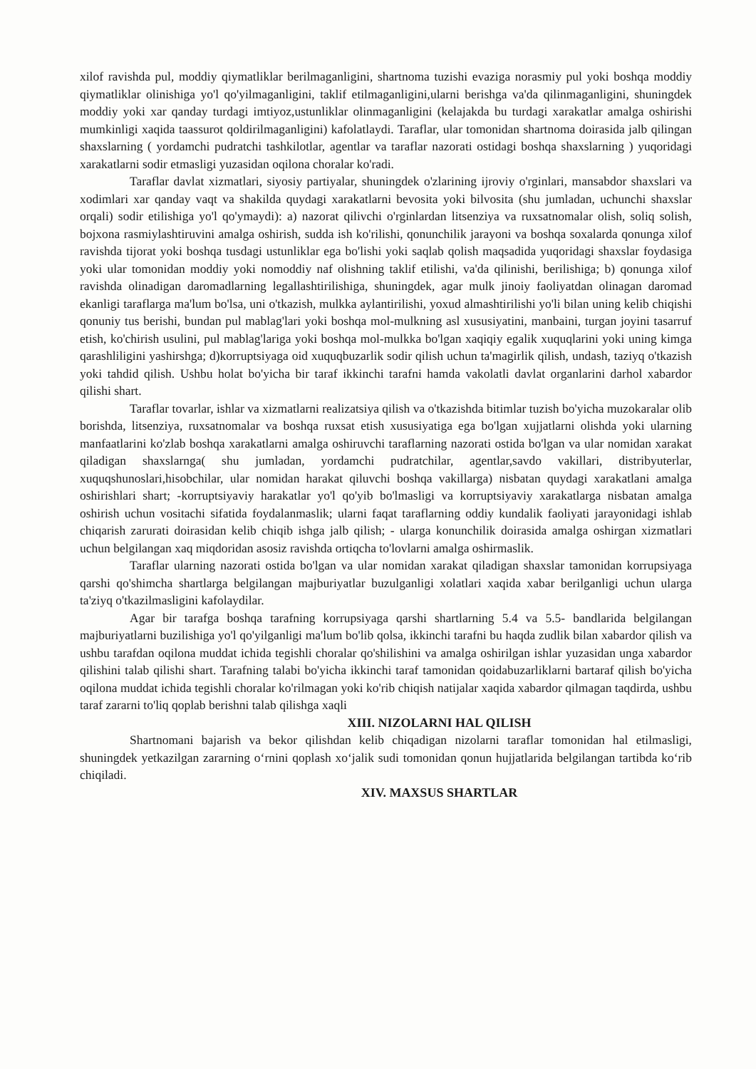xilof ravishda pul, moddiy qiymatliklar berilmaganligini, shartnoma tuzishi evaziga norasmiy pul yoki boshqa moddiy qiymatliklar olinishiga yo'l qo'yilmaganligini, taklif etilmaganligini,ularni berishga va'da qilinmaganligini, shuningdek moddiy yoki xar qanday turdagi imtiyoz,ustunliklar olinmaganligini (kelajakda bu turdagi xarakatlar amalga oshirishi mumkinligi xaqida taassurot qoldirilmaganligini) kafolatlaydi. Taraflar, ular tomonidan shartnoma doirasida jalb qilingan shaxslarning ( yordamchi pudratchi tashkilotlar, agentlar va taraflar nazorati ostidagi boshqa shaxslarning ) yuqoridagi xarakatlarni sodir etmasligi yuzasidan oqilona choralar ko'radi.
Taraflar davlat xizmatlari, siyosiy partiyalar, shuningdek o'zlarining ijroviy o'rginlari, mansabdor shaxslari va xodimlari xar qanday vaqt va shakilda quydagi xarakatlarni bevosita yoki bilvosita (shu jumladan, uchunchi shaxslar orqali) sodir etilishiga yo'l qo'ymaydi): a) nazorat qilivchi o'rginlardan litsenziya va ruxsatnomalar olish, soliq solish, bojxona rasmiylashtiruvini amalga oshirish, sudda ish ko'rilishi, qonunchilik jarayoni va boshqa soxalarda qonunga xilof ravishda tijorat yoki boshqa tusdagi ustunliklar ega bo'lishi yoki saqlab qolish maqsadida yuqoridagi shaxslar foydasiga yoki ular tomonidan moddiy yoki nomoddiy naf olishning taklif etilishi, va'da qilinishi, berilishiga; b) qonunga xilof ravishda olinadigan daromadlarning legallashtirilishiga, shuningdek, agar mulk jinoiy faoliyatdan olinagan daromad ekanligi taraflarga ma'lum bo'lsa, uni o'tkazish, mulkka aylantirilishi, yoxud almashtirilishi yo'li bilan uning kelib chiqishi qonuniy tus berishi, bundan pul mablag'lari yoki boshqa mol-mulkning asl xususiyatini, manbaini, turgan joyini tasarruf etish, ko'chirish usulini, pul mablag'lariga yoki boshqa mol-mulkka bo'lgan xaqiqiy egalik xuquqlarini yoki uning kimga qarashliligini yashirshga; d)korruptsiyaga oid xuquqbuzarlik sodir qilish uchun ta'magirlik qilish, undash, taziyq o'tkazish yoki tahdid qilish. Ushbu holat bo'yicha bir taraf ikkinchi tarafni hamda vakolatli davlat organlarini darhol xabardor qilishi shart.
Taraflar tovarlar, ishlar va xizmatlarni realizatsiya qilish va o'tkazishda bitimlar tuzish bo'yicha muzokaralar olib borishda, litsenziya, ruxsatnomalar va boshqa ruxsat etish xususiyatiga ega bo'lgan xujjatlarni olishda yoki ularning manfaatlarini ko'zlab boshqa xarakatlarni amalga oshiruvchi taraflarning nazorati ostida bo'lgan va ular nomidan xarakat qiladigan shaxslarnga( shu jumladan, yordamchi pudratchilar, agentlar,savdo vakillari, distribyuterlar, xuquqshunoslari,hisobchilar, ular nomidan harakat qiluvchi boshqa vakillarga) nisbatan quydagi xarakatlani amalga oshirishlari shart; -korruptsiyaviy harakatlar yo'l qo'yib bo'lmasligi va korruptsiyaviy xarakatlarga nisbatan amalga oshirish uchun vositachi sifatida foydalanmaslik; ularni faqat taraflarning oddiy kundalik faoliyati jarayonidagi ishlab chiqarish zarurati doirasidan kelib chiqib ishga jalb qilish; - ularga konunchilik doirasida amalga oshirgan xizmatlari uchun belgilangan xaq miqdoridan asosiz ravishda ortiqcha to'lovlarni amalga oshirmaslik.
Taraflar ularning nazorati ostida bo'lgan va ular nomidan xarakat qiladigan shaxslar tamonidan korrupsiyaga qarshi qo'shimcha shartlarga belgilangan majburiyatlar buzulganligi xolatlari xaqida xabar berilganligi uchun ularga ta'ziyq o'tkazilmasligini kafolaydilar.
Agar bir tarafga boshqa tarafning korrupsiyaga qarshi shartlarning 5.4 va 5.5- bandlarida belgilangan majburiyatlarni buzilishiga yo'l qo'yilganligi ma'lum bo'lib qolsa, ikkinchi tarafni bu haqda zudlik bilan xabardor qilish va ushbu tarafdan oqilona muddat ichida tegishli choralar qo'shilishini va amalga oshirilgan ishlar yuzasidan unga xabardor qilishini talab qilishi shart. Tarafning talabi bo'yicha ikkinchi taraf tamonidan qoidabuzarliklarni bartaraf qilish bo'yicha oqilona muddat ichida tegishli choralar ko'rilmagan yoki ko'rib chiqish natijalar xaqida xabardor qilmagan taqdirda, ushbu taraf zararni to'liq qoplab berishni talab qilishga xaqli
XIII. NIZOLARNI HAL QILISH
Shartnomani bajarish va bekor qilishdan kelib chiqadigan nizolarni taraflar tomonidan hal etilmasligi, shuningdek yetkazilgan zararning o‘rnini qoplash xo‘jalik sudi tomonidan qonun hujjatlarida belgilangan tartibda ko‘rib chiqiladi.
XIV. MAXSUS SHARTLAR